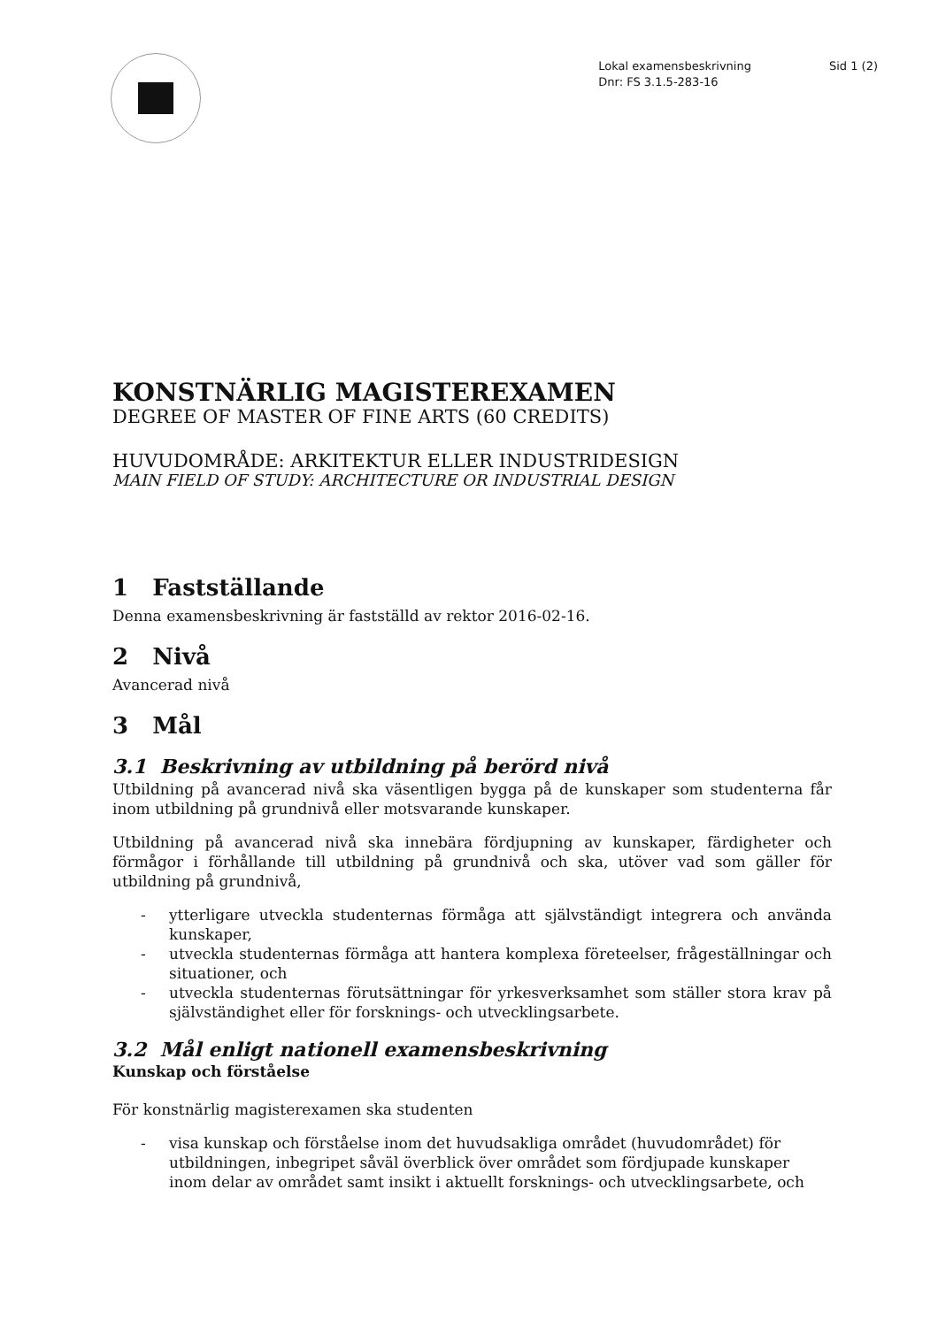Lokal examensbeskrivning
Dnr: FS 3.1.5-283-16
Sid 1 (2)
KONSTNÄRLIG MAGISTEREXAMEN
DEGREE OF MASTER OF FINE ARTS (60 CREDITS)
HUVUDOMRÅDE: ARKITEKTUR ELLER INDUSTRIDESIGN
MAIN FIELD OF STUDY: ARCHITECTURE OR INDUSTRIAL DESIGN
1 Fastställande
Denna examensbeskrivning är fastställd av rektor 2016-02-16.
2 Nivå
Avancerad nivå
3 Mål
3.1 Beskrivning av utbildning på berörd nivå
Utbildning på avancerad nivå ska väsentligen bygga på de kunskaper som studenterna får inom utbildning på grundnivå eller motsvarande kunskaper.
Utbildning på avancerad nivå ska innebära fördjupning av kunskaper, färdigheter och förmågor i förhållande till utbildning på grundnivå och ska, utöver vad som gäller för utbildning på grundnivå,
- ytterligare utveckla studenternas förmåga att självständigt integrera och använda kunskaper,
- utveckla studenternas förmåga att hantera komplexa företeelser, frågeställningar och situationer, och
- utveckla studenternas förutsättningar för yrkesverksamhet som ställer stora krav på självständighet eller för forsknings- och utvecklingsarbete.
3.2 Mål enligt nationell examensbeskrivning
Kunskap och förståelse
För konstnärlig magisterexamen ska studenten
- visa kunskap och förståelse inom det huvudsakliga området (huvudområdet) för utbildningen, inbegripet såväl överblick över området som fördjupade kunskaper inom delar av området samt insikt i aktuellt forsknings- och utvecklingsarbete, och